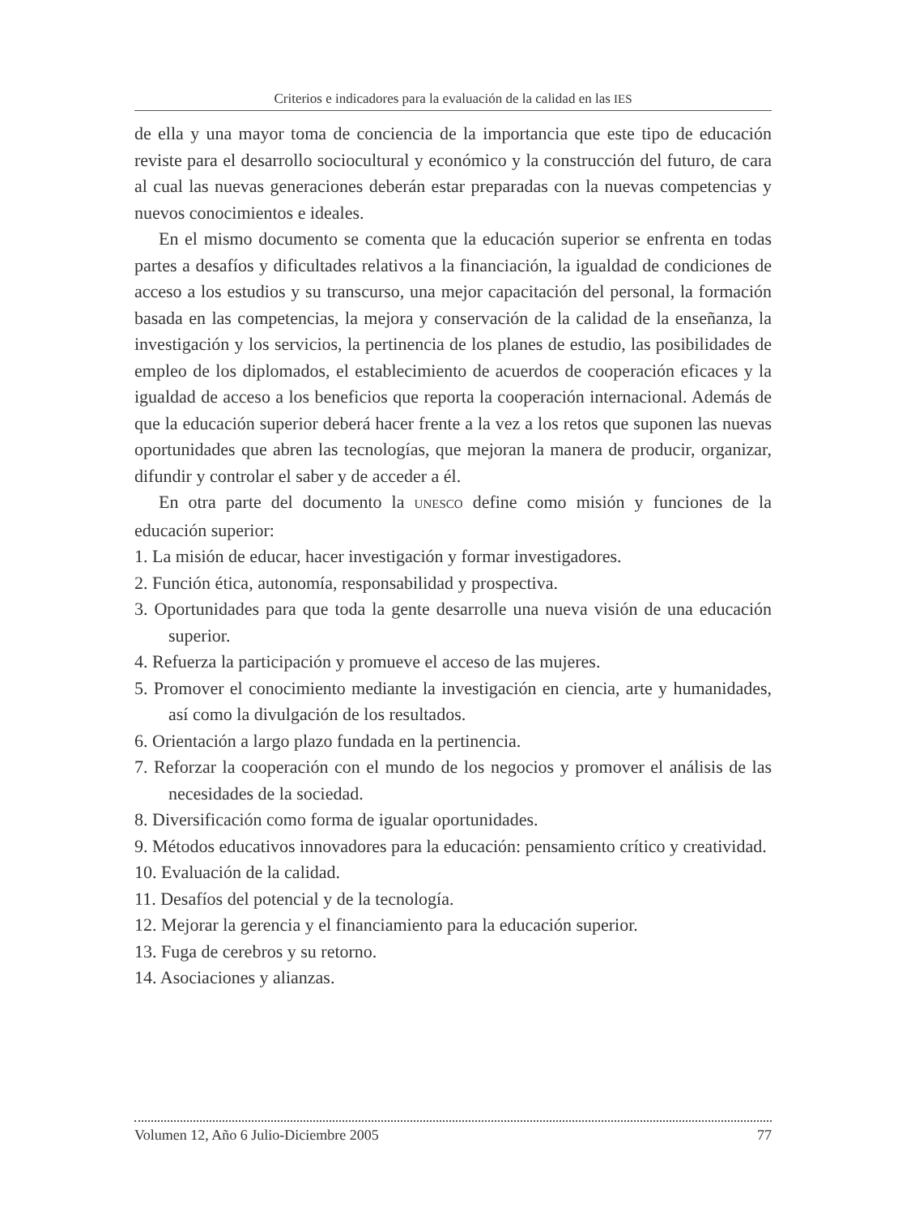Criterios e indicadores para la evaluación de la calidad en las IES
de ella y una mayor toma de conciencia de la importancia que este tipo de educación reviste para el desarrollo sociocultural y económico y la construcción del futuro, de cara al cual las nuevas generaciones deberán estar preparadas con la nuevas competencias y nuevos conocimientos e ideales.
En el mismo documento se comenta que la educación superior se enfrenta en todas partes a desafíos y dificultades relativos a la financiación, la igualdad de condiciones de acceso a los estudios y su transcurso, una mejor capacitación del personal, la formación basada en las competencias, la mejora y conservación de la calidad de la enseñanza, la investigación y los servicios, la pertinencia de los planes de estudio, las posibilidades de empleo de los diplomados, el establecimiento de acuerdos de cooperación eficaces y la igualdad de acceso a los beneficios que reporta la cooperación internacional. Además de que la educación superior deberá hacer frente a la vez a los retos que suponen las nuevas oportunidades que abren las tecnologías, que mejoran la manera de producir, organizar, difundir y controlar el saber y de acceder a él.
En otra parte del documento la UNESCO define como misión y funciones de la educación superior:
1. La misión de educar, hacer investigación y formar investigadores.
2. Función ética, autonomía, responsabilidad y prospectiva.
3. Oportunidades para que toda la gente desarrolle una nueva visión de una educación superior.
4. Refuerza la participación y promueve el acceso de las mujeres.
5. Promover el conocimiento mediante la investigación en ciencia, arte y humanidades, así como la divulgación de los resultados.
6. Orientación a largo plazo fundada en la pertinencia.
7. Reforzar la cooperación con el mundo de los negocios y promover el análisis de las necesidades de la sociedad.
8. Diversificación como forma de igualar oportunidades.
9. Métodos educativos innovadores para la educación: pensamiento crítico y creatividad.
10. Evaluación de la calidad.
11. Desafíos del potencial y de la tecnología.
12. Mejorar la gerencia y el financiamiento para la educación superior.
13. Fuga de cerebros y su retorno.
14. Asociaciones y alianzas.
Volumen 12, Año 6 Julio-Diciembre 2005 77